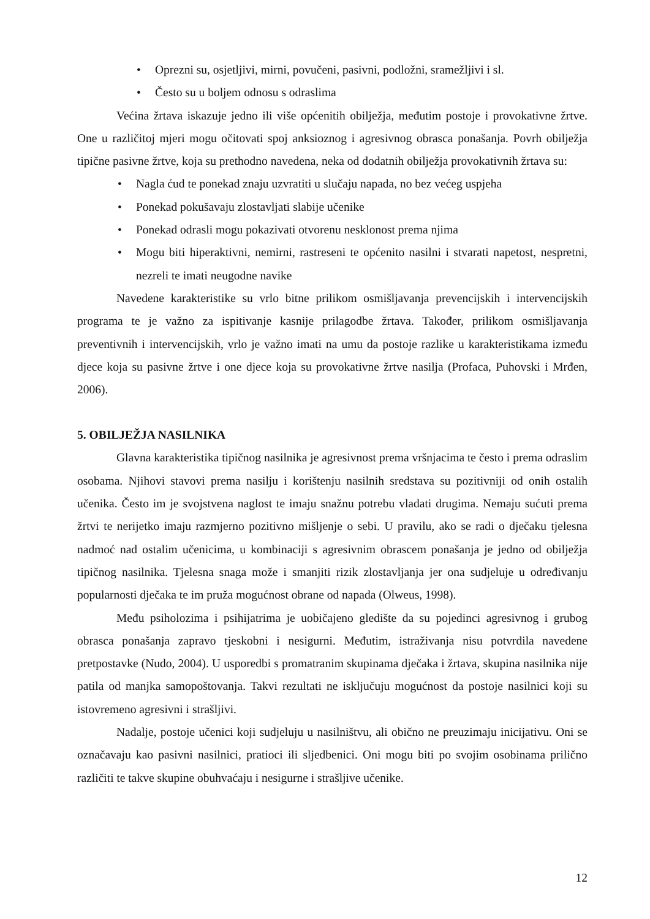• Oprezni su, osjetljivi, mirni, povučeni, pasivni, podložni, sramežljivi i sl.
• Često su u boljem odnosu s odraslima
Većina žrtava iskazuje jedno ili više općenitih obilježja, međutim postoje i provokativne žrtve. One u različitoj mjeri mogu očitovati spoj anksioznog i agresivnog obrasca ponašanja. Povrh obilježja tipične pasivne žrtve, koja su prethodno navedena, neka od dodatnih obilježja provokativnih žrtava su:
• Nagla ćud te ponekad znaju uzvratiti u slučaju napada, no bez većeg uspjeha
• Ponekad pokušavaju zlostavljati slabije učenike
• Ponekad odrasli mogu pokazivati otvorenu nesklonost prema njima
• Mogu biti hiperaktivni, nemirni, rastreseni te općenito nasilni i stvarati napetost, nespretni, nezreli te imati neugodne navike
Navedene karakteristike su vrlo bitne prilikom osmišljavanja prevencijskih i intervencijskih programa te je važno za ispitivanje kasnije prilagodbe žrtava. Također, prilikom osmišljavanja preventivnih i intervencijskih, vrlo je važno imati na umu da postoje razlike u karakteristikama između djece koja su pasivne žrtve i one djece koja su provokativne žrtve nasilja (Profaca, Puhovski i Mrđen, 2006).
5. OBILJEŽJA NASILNIKA
Glavna karakteristika tipičnog nasilnika je agresivnost prema vršnjacima te često i prema odraslim osobama. Njihovi stavovi prema nasilju i korištenju nasilnih sredstava su pozitivniji od onih ostalih učenika. Često im je svojstvena naglost te imaju snažnu potrebu vladati drugima. Nemaju sućuti prema žrtvi te nerijetko imaju razmjerno pozitivno mišljenje o sebi. U pravilu, ako se radi o dječaku tjelesna nadmoć nad ostalim učenicima, u kombinaciji s agresivnim obrascem ponašanja je jedno od obilježja tipičnog nasilnika. Tjelesna snaga može i smanjiti rizik zlostavljanja jer ona sudjeluje u određivanju popularnosti dječaka te im pruža mogućnost obrane od napada (Olweus, 1998).
Među psiholozima i psihijatrima je uobičajeno gledište da su pojedinci agresivnog i grubog obrasca ponašanja zapravo tjeskobni i nesigurni. Međutim, istraživanja nisu potvrdila navedene pretpostavke (Nudo, 2004). U usporedbi s promatranim skupinama dječaka i žrtava, skupina nasilnika nije patila od manjka samopoštovanja. Takvi rezultati ne isključuju mogućnost da postoje nasilnici koji su istovremeno agresivni i strašljivi.
Nadalje, postoje učenici koji sudjeluju u nasilništvu, ali obično ne preuzimaju inicijativu. Oni se označavaju kao pasivni nasilnici, pratioci ili sljedbenici. Oni mogu biti po svojim osobinama prilično različiti te takve skupine obuhvaćaju i nesigurne i strašljive učenike.
12